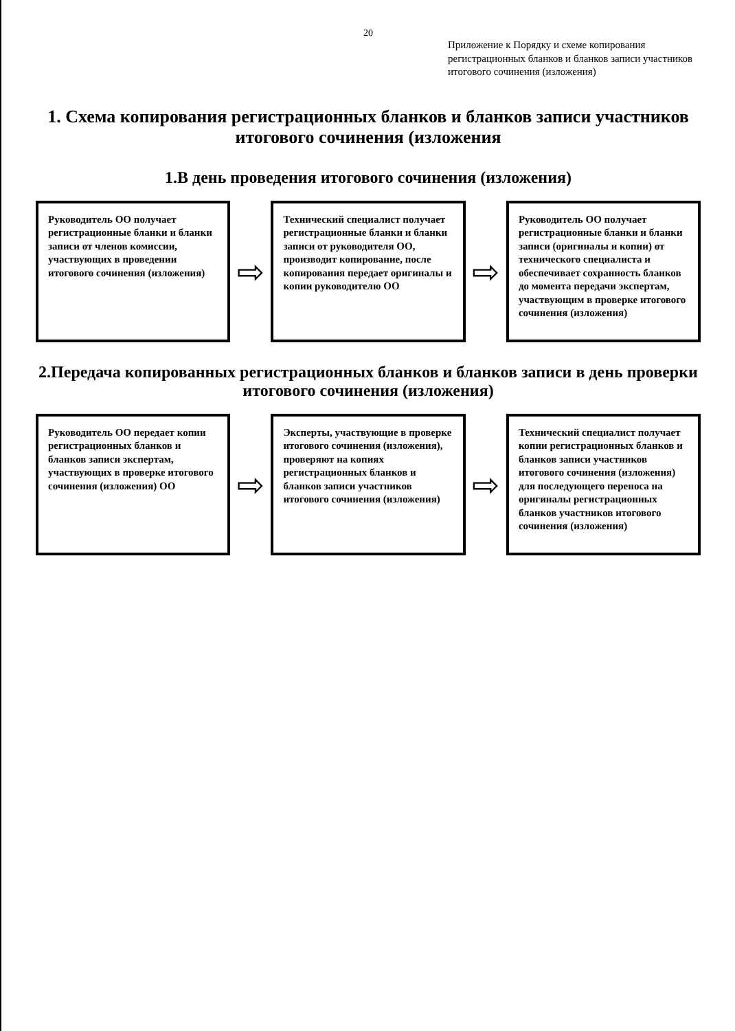20
Приложение к Порядку и схеме копирования регистрационных бланков и бланков записи участников итогового сочинения (изложения)
1. Схема копирования регистрационных бланков и бланков записи участников итогового сочинения (изложения
1.В день проведения итогового сочинения (изложения)
Руководитель ОО получает регистрационные бланки и бланки записи от членов комиссии, участвующих в проведении итогового сочинения (изложения)
⇨
Технический специалист получает регистрационные бланки и бланки записи от руководителя ОО, производит копирование, после копирования передает оригиналы и копии руководителю ОО
⇨
Руководитель ОО получает регистрационные бланки и бланки записи (оригиналы и копии) от технического специалиста и обеспечивает сохранность бланков до момента передачи экспертам, участвующим в проверке итогового сочинения (изложения)
2.Передача копированных регистрационных бланков и бланков записи в день проверки итогового сочинения (изложения)
Руководитель ОО передает копии регистрационных бланков и бланков записи экспертам, участвующих в проверке итогового сочинения (изложения) ОО
⇨
Эксперты, участвующие в проверке итогового сочинения (изложения), проверяют на копиях регистрационных бланков и бланков записи участников итогового сочинения (изложения)
⇨
Технический специалист получает копии регистрационных бланков и бланков записи участников итогового сочинения (изложения) для последующего переноса на оригиналы регистрационных бланков участников итогового сочинения (изложения)